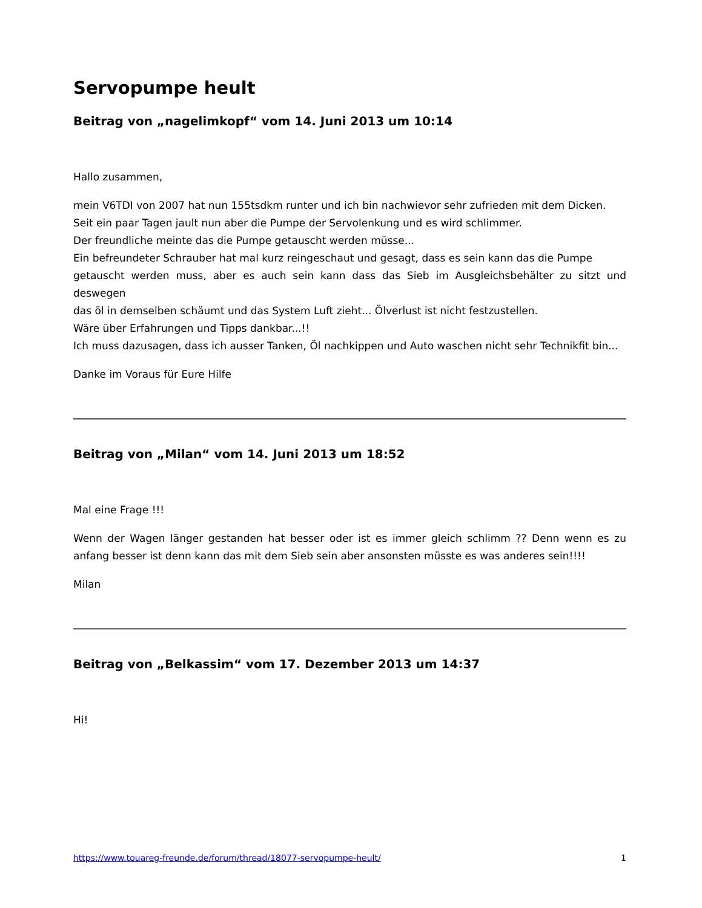Servopumpe heult
Beitrag von „nagelimkopf“ vom 14. Juni 2013 um 10:14
Hallo zusammen,
mein V6TDI von 2007 hat nun 155tsdkm runter und ich bin nachwievor sehr zufrieden mit dem Dicken.
Seit ein paar Tagen jault nun aber die Pumpe der Servolenkung und es wird schlimmer.
Der freundliche meinte das die Pumpe getauscht werden müsse...
Ein befreundeter Schrauber hat mal kurz reingeschaut und gesagt, dass es sein kann das die Pumpe
getauscht werden muss, aber es auch sein kann dass das Sieb im Ausgleichsbehälter zu sitzt und deswegen
das öl in demselben schäumt und das System Luft zieht... Ölverlust ist nicht festzustellen.
Wäre über Erfahrungen und Tipps dankbar...!!
Ich muss dazusagen, dass ich ausser Tanken, Öl nachkippen und Auto waschen nicht sehr Technikfit bin...
Danke im Voraus für Eure Hilfe
Beitrag von „Milan“ vom 14. Juni 2013 um 18:52
Mal eine Frage !!!
Wenn der Wagen länger gestanden hat besser oder ist es immer gleich schlimm ?? Denn wenn es zu anfang besser ist denn kann das mit dem Sieb sein aber ansonsten müsste es was anderes sein!!!!
Milan
Beitrag von „Belkassim“ vom 17. Dezember 2013 um 14:37
Hi!
https://www.touareg-freunde.de/forum/thread/18077-servopumpe-heult/ 1